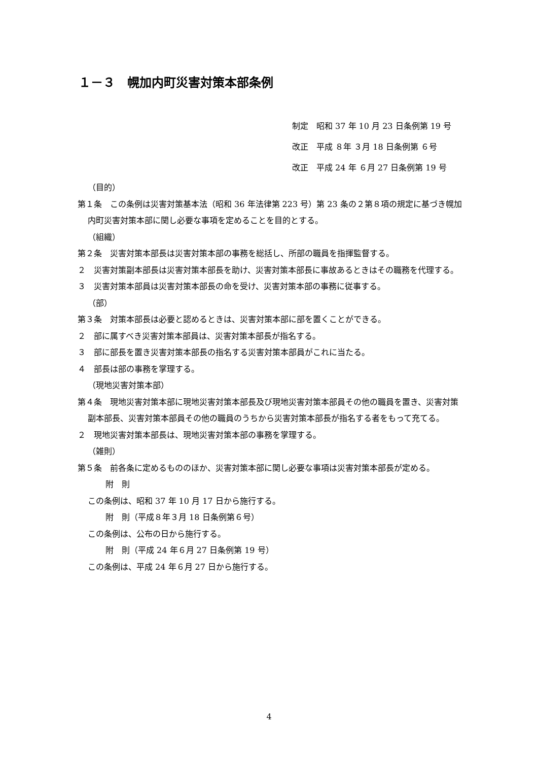１－３　幌加内町災害対策本部条例
制定　昭和 37 年 10 月 23 日条例第 19 号
改正　平成 ８年 ３月 18 日条例第 ６号
改正　平成 24 年 ６月 27 日条例第 19 号
（目的）
第１条　この条例は災害対策基本法（昭和 36 年法律第 223 号）第 23 条の２第８項の規定に基づき幌加内町災害対策本部に関し必要な事項を定めることを目的とする。
（組織）
第２条　災害対策本部長は災害対策本部の事務を総括し、所部の職員を指揮監督する。
２　災害対策副本部長は災害対策本部長を助け、災害対策本部長に事故あるときはその職務を代理する。
３　災害対策本部員は災害対策本部長の命を受け、災害対策本部の事務に従事する。
（部）
第３条　対策本部長は必要と認めるときは、災害対策本部に部を置くことができる。
２　部に属すべき災害対策本部員は、災害対策本部長が指名する。
３　部に部長を置き災害対策本部長の指名する災害対策本部員がこれに当たる。
４　部長は部の事務を掌理する。
（現地災害対策本部）
第４条　現地災害対策本部に現地災害対策本部長及び現地災害対策本部員その他の職員を置き、災害対策副本部長、災害対策本部員その他の職員のうちから災害対策本部長が指名する者をもって充てる。
２　現地災害対策本部長は、現地災害対策本部の事務を掌理する。
（雑則）
第５条　前各条に定めるもののほか、災害対策本部に関し必要な事項は災害対策本部長が定める。
附　則
この条例は、昭和 37 年 10 月 17 日から施行する。
附　則（平成８年３月 18 日条例第６号）
この条例は、公布の日から施行する。
附　則（平成 24 年６月 27 日条例第 19 号）
この条例は、平成 24 年６月 27 日から施行する。
4